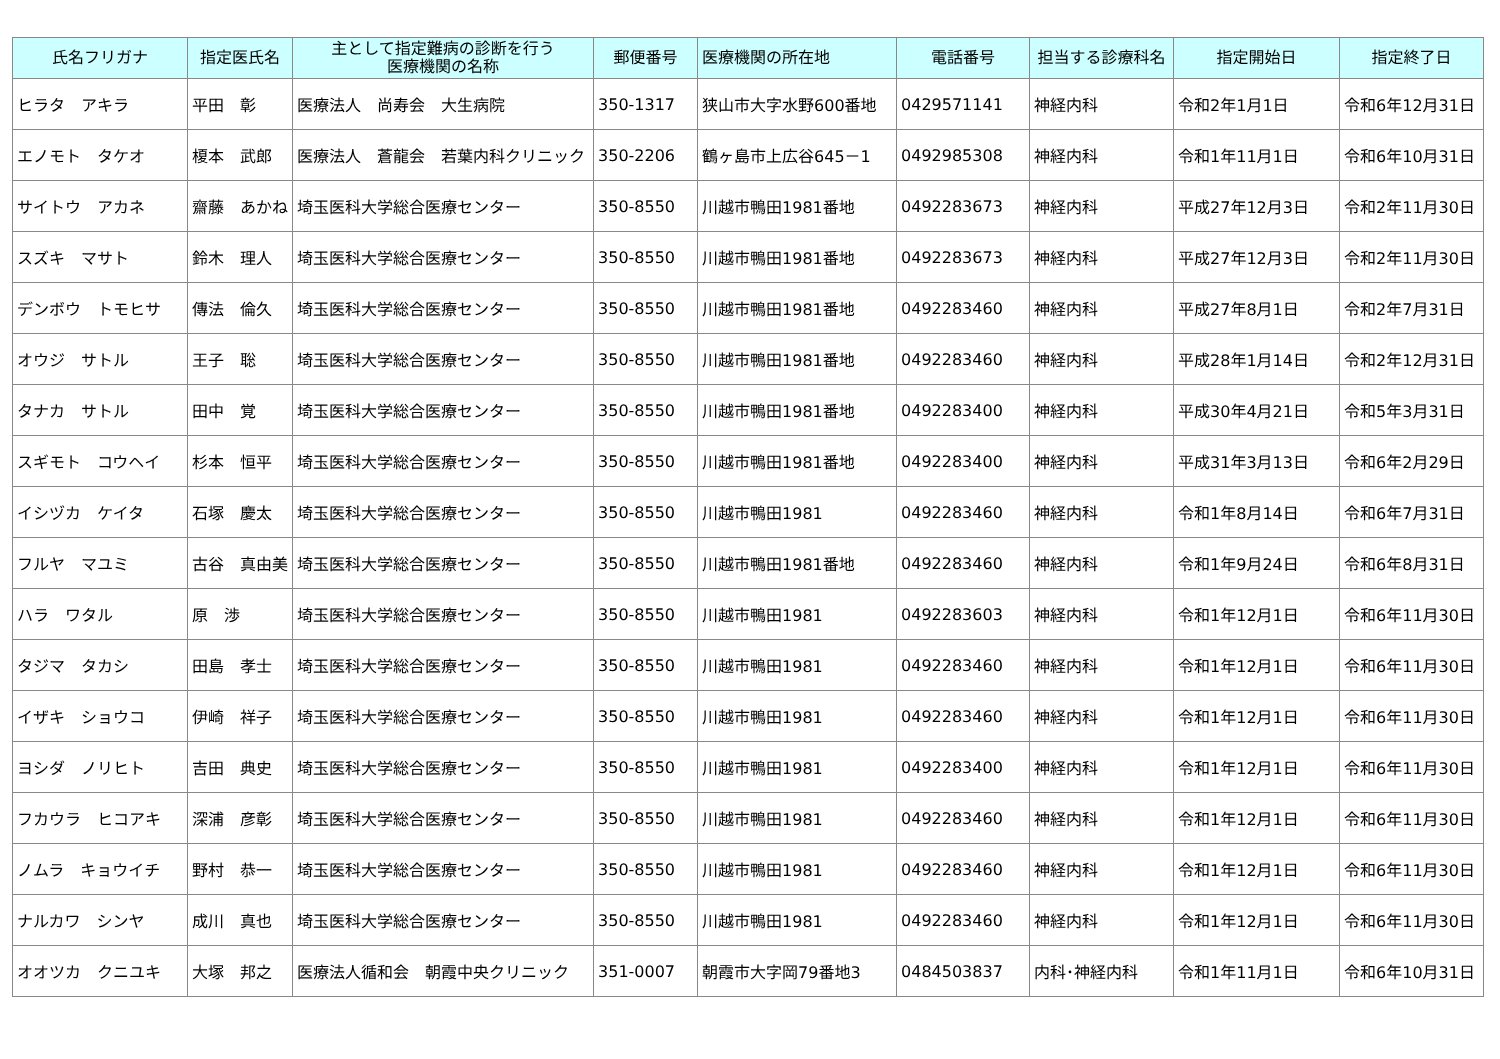| 氏名フリガナ | 指定医氏名 | 主として指定難病の診断を行う 医療機関の名称 | 郵便番号 | 医療機関の所在地 | 電話番号 | 担当する診療科名 | 指定開始日 | 指定終了日 |
| --- | --- | --- | --- | --- | --- | --- | --- | --- |
| ヒラタ アキラ | 平田 彰 | 医療法人 尚寿会 大生病院 | 350-1317 | 狭山市大字水野600番地 | 0429571141 | 神経内科 | 令和2年1月1日 | 令和6年12月31日 |
| エノモト タケオ | 榎本 武郎 | 医療法人 蒼龍会 若葉内科クリニック | 350-2206 | 鶴ヶ島市上広谷645－1 | 0492985308 | 神経内科 | 令和1年11月1日 | 令和6年10月31日 |
| サイトウ アカネ | 齋藤 あかね | 埼玉医科大学総合医療センター | 350-8550 | 川越市鴨田1981番地 | 0492283673 | 神経内科 | 平成27年12月3日 | 令和2年11月30日 |
| スズキ マサト | 鈴木 理人 | 埼玉医科大学総合医療センター | 350-8550 | 川越市鴨田1981番地 | 0492283673 | 神経内科 | 平成27年12月3日 | 令和2年11月30日 |
| デンボウ トモヒサ | 傳法 倫久 | 埼玉医科大学総合医療センター | 350-8550 | 川越市鴨田1981番地 | 0492283460 | 神経内科 | 平成27年8月1日 | 令和2年7月31日 |
| オウジ サトル | 王子 聡 | 埼玉医科大学総合医療センター | 350-8550 | 川越市鴨田1981番地 | 0492283460 | 神経内科 | 平成28年1月14日 | 令和2年12月31日 |
| タナカ サトル | 田中 覚 | 埼玉医科大学総合医療センター | 350-8550 | 川越市鴨田1981番地 | 0492283400 | 神経内科 | 平成30年4月21日 | 令和5年3月31日 |
| スギモト コウヘイ | 杉本 恒平 | 埼玉医科大学総合医療センター | 350-8550 | 川越市鴨田1981番地 | 0492283400 | 神経内科 | 平成31年3月13日 | 令和6年2月29日 |
| イシヅカ ケイタ | 石塚 慶太 | 埼玉医科大学総合医療センター | 350-8550 | 川越市鴨田1981 | 0492283460 | 神経内科 | 令和1年8月14日 | 令和6年7月31日 |
| フルヤ マユミ | 古谷 真由美 | 埼玉医科大学総合医療センター | 350-8550 | 川越市鴨田1981番地 | 0492283460 | 神経内科 | 令和1年9月24日 | 令和6年8月31日 |
| ハラ ワタル | 原 渉 | 埼玉医科大学総合医療センター | 350-8550 | 川越市鴨田1981 | 0492283603 | 神経内科 | 令和1年12月1日 | 令和6年11月30日 |
| タジマ タカシ | 田島 孝士 | 埼玉医科大学総合医療センター | 350-8550 | 川越市鴨田1981 | 0492283460 | 神経内科 | 令和1年12月1日 | 令和6年11月30日 |
| イザキ ショウコ | 伊崎 祥子 | 埼玉医科大学総合医療センター | 350-8550 | 川越市鴨田1981 | 0492283460 | 神経内科 | 令和1年12月1日 | 令和6年11月30日 |
| ヨシダ ノリヒト | 吉田 典史 | 埼玉医科大学総合医療センター | 350-8550 | 川越市鴨田1981 | 0492283400 | 神経内科 | 令和1年12月1日 | 令和6年11月30日 |
| フカウラ ヒコアキ | 深浦 彦彰 | 埼玉医科大学総合医療センター | 350-8550 | 川越市鴨田1981 | 0492283460 | 神経内科 | 令和1年12月1日 | 令和6年11月30日 |
| ノムラ キョウイチ | 野村 恭一 | 埼玉医科大学総合医療センター | 350-8550 | 川越市鴨田1981 | 0492283460 | 神経内科 | 令和1年12月1日 | 令和6年11月30日 |
| ナルカワ シンヤ | 成川 真也 | 埼玉医科大学総合医療センター | 350-8550 | 川越市鴨田1981 | 0492283460 | 神経内科 | 令和1年12月1日 | 令和6年11月30日 |
| オオツカ クニユキ | 大塚 邦之 | 医療法人循和会 朝霞中央クリニック | 351-0007 | 朝霞市大字岡79番地3 | 0484503837 | 内科･神経内科 | 令和1年11月1日 | 令和6年10月31日 |